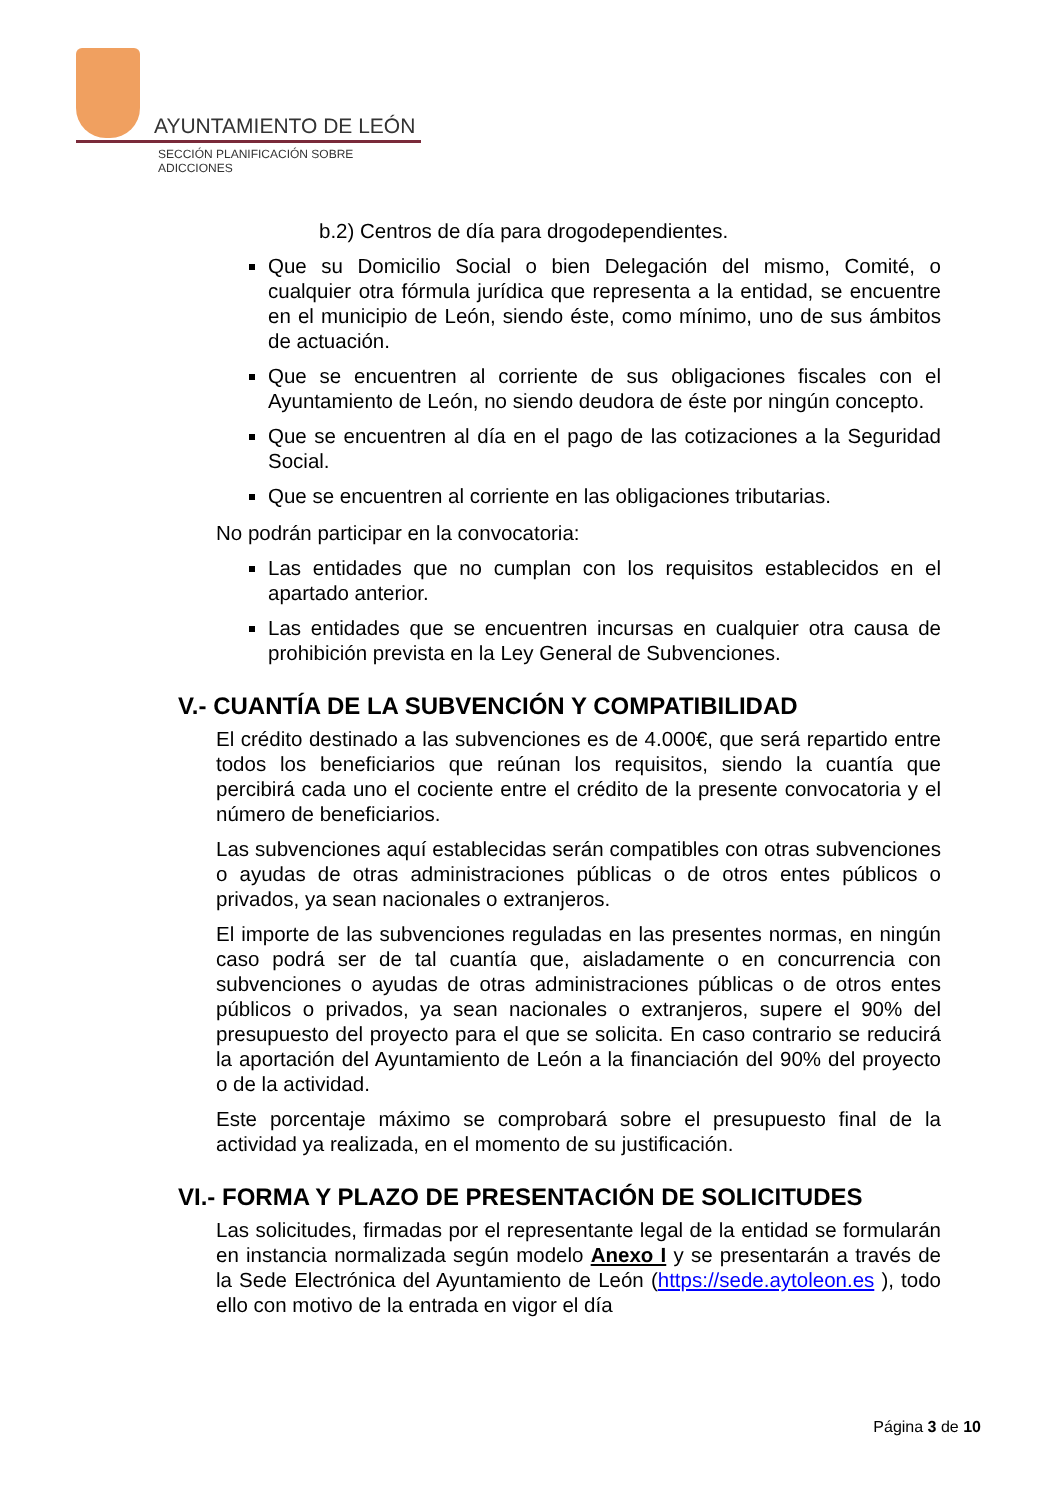AYUNTAMIENTO DE LEÓN
SECCIÓN PLANIFICACIÓN SOBRE ADICCIONES
b.2) Centros de día para drogodependientes.
Que su Domicilio Social o bien Delegación del mismo, Comité, o cualquier otra fórmula jurídica que representa a la entidad, se encuentre en el municipio de León, siendo éste, como mínimo, uno de sus ámbitos de actuación.
Que se encuentren al corriente de sus obligaciones fiscales con el Ayuntamiento de León, no siendo deudora de éste por ningún concepto.
Que se encuentren al día en el pago de las cotizaciones a la Seguridad Social.
Que se encuentren al corriente en las obligaciones tributarias.
No podrán participar en la convocatoria:
Las entidades que no cumplan con los requisitos establecidos en el apartado anterior.
Las entidades que se encuentren incursas en cualquier otra causa de prohibición prevista en la Ley General de Subvenciones.
V.- CUANTÍA DE LA SUBVENCIÓN Y COMPATIBILIDAD
El crédito destinado a las subvenciones es de 4.000€, que será repartido entre todos los beneficiarios que reúnan los requisitos, siendo la cuantía que percibirá cada uno el cociente entre el crédito de la presente convocatoria y el número de beneficiarios.
Las subvenciones aquí establecidas serán compatibles con otras subvenciones o ayudas de otras administraciones públicas o de otros entes públicos o privados, ya sean nacionales o extranjeros.
El importe de las subvenciones reguladas en las presentes normas, en ningún caso podrá ser de tal cuantía que, aisladamente o en concurrencia con subvenciones o ayudas de otras administraciones públicas o de otros entes públicos o privados, ya sean nacionales o extranjeros, supere el 90% del presupuesto del proyecto para el que se solicita. En caso contrario se reducirá la aportación del Ayuntamiento de León a la financiación del 90% del proyecto o de la actividad.
Este porcentaje máximo se comprobará sobre el presupuesto final de la actividad ya realizada, en el momento de su justificación.
VI.- FORMA Y PLAZO DE PRESENTACIÓN DE SOLICITUDES
Las solicitudes, firmadas por el representante legal de la entidad se formularán en instancia normalizada según modelo Anexo I y se presentarán a través de la Sede Electrónica del Ayuntamiento de León (https://sede.aytoleon.es ), todo ello con motivo de la entrada en vigor el día
Página 3 de 10